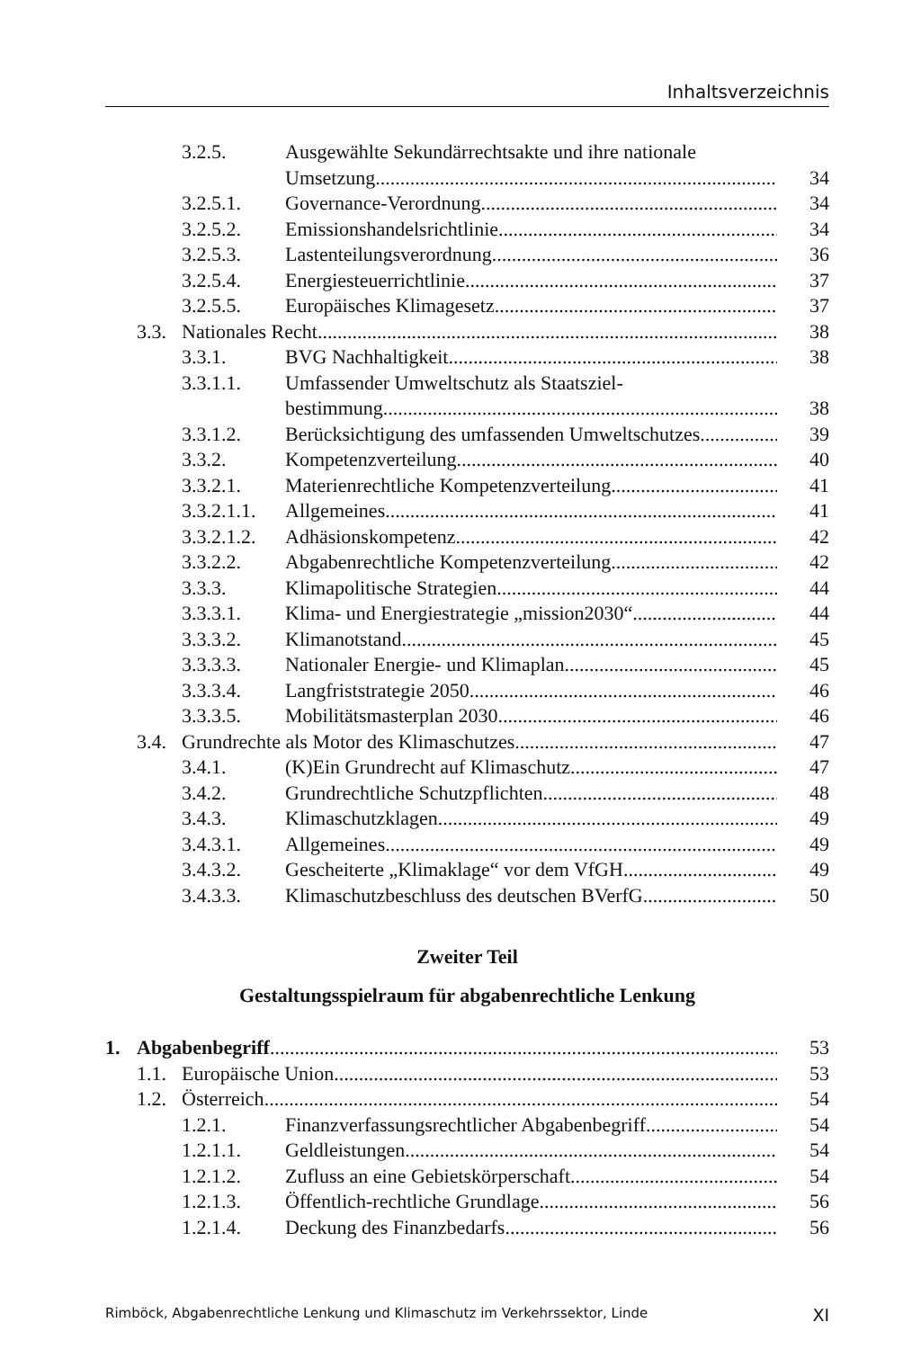Inhaltsverzeichnis
3.2.5. Ausgewählte Sekundärrechtsakte und ihre nationale
Umsetzung 34
3.2.5.1. Governance-Verordnung 34
3.2.5.2. Emissionshandelsrichtlinie 34
3.2.5.3. Lastenteilungsverordnung 36
3.2.5.4. Energiesteuerrichtlinie 37
3.2.5.5. Europäisches Klimagesetz 37
3.3. Nationales Recht 38
3.3.1. BVG Nachhaltigkeit 38
3.3.1.1. Umfassender Umweltschutz als Staatsziel-
bestimmung 38
3.3.1.2. Berücksichtigung des umfassenden Umweltschutzes 39
3.3.2. Kompetenzverteilung 40
3.3.2.1. Materienrechtliche Kompetenzverteilung 41
3.3.2.1.1. Allgemeines 41
3.3.2.1.2. Adhäsionskompetenz 42
3.3.2.2. Abgabenrechtliche Kompetenzverteilung 42
3.3.3. Klimapolitische Strategien 44
3.3.3.1. Klima- und Energiestrategie „mission2030“44
3.3.3.2. Klimanotstand 45
3.3.3.3. Nationaler Energie- und Klimaplan 45
3.3.3.4. Langfriststrategie 2050 46
3.3.3.5. Mobilitätsmasterplan 2030 46
3.4. Grundrechte als Motor des Klimaschutzes 47
3.4.1. (K)Ein Grundrecht auf Klimaschutz 47
3.4.2. Grundrechtliche Schutzpflichten 48
3.4.3. Klimaschutzklagen 49
3.4.3.1. Allgemeines 49
3.4.3.2. Gescheiterte „Klimaklage“ vor dem VfGH 49
3.4.3.3. Klimaschutzbeschluss des deutschen BVerfG 50
Zweiter Teil
Gestaltungsspielraum für abgabenrechtliche Lenkung
1. Abgabenbegriff 53
1.1. Europäische Union 53
1.2. Österreich 54
1.2.1. Finanzverfassungsrechtlicher Abgabenbegriff 54
1.2.1.1. Geldleistungen 54
1.2.1.2. Zufluss an eine Gebietskörperschaft 54
1.2.1.3. Öffentlich-rechtliche Grundlage 56
1.2.1.4. Deckung des Finanzbedarfs 56
Rimböck, Abgabenrechtliche Lenkung und Klimaschutz im Verkehrssektor, Linde XI